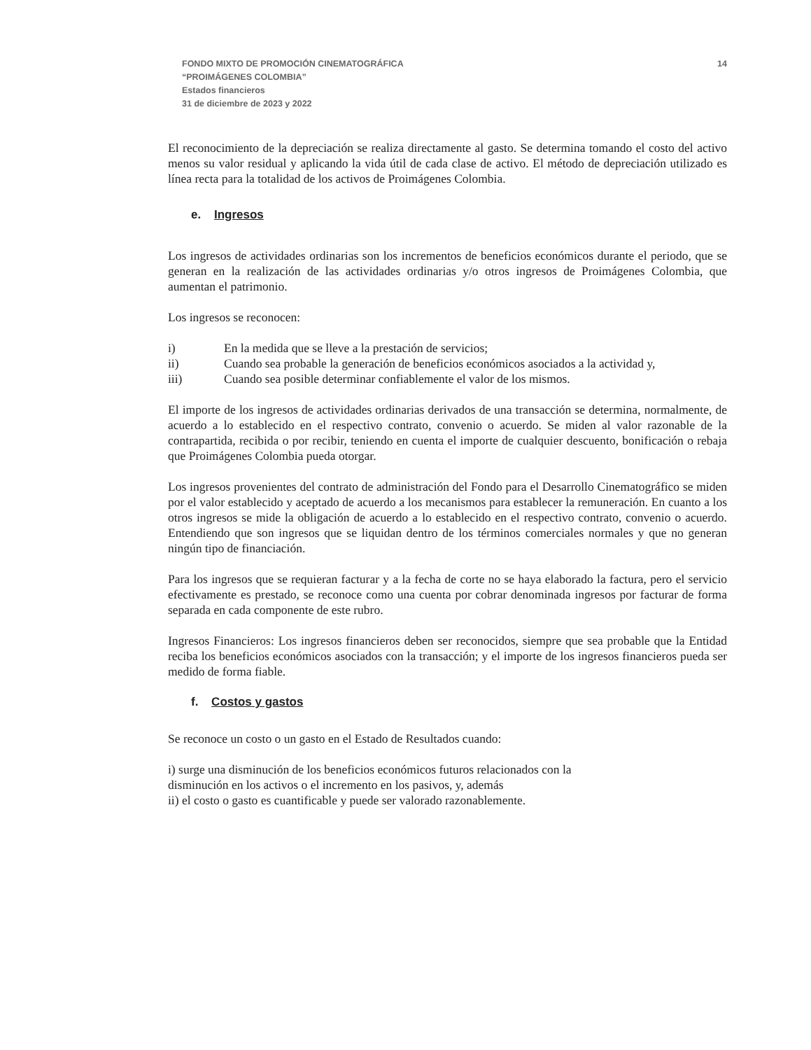FONDO MIXTO DE PROMOCIÓN CINEMATOGRÁFICA
“PROIMÁGENES COLOMBIA”
Estados financieros
31 de diciembre de 2023 y 2022
14
El reconocimiento de la depreciación se realiza directamente al gasto. Se determina tomando el costo del activo menos su valor residual y aplicando la vida útil de cada clase de activo. El método de depreciación utilizado es línea recta para la totalidad de los activos de Proimágenes Colombia.
e. Ingresos
Los ingresos de actividades ordinarias son los incrementos de beneficios económicos durante el periodo, que se generan en la realización de las actividades ordinarias y/o otros ingresos de Proimágenes Colombia, que aumentan el patrimonio.
Los ingresos se reconocen:
i) En la medida que se lleve a la prestación de servicios;
ii) Cuando sea probable la generación de beneficios económicos asociados a la actividad y,
iii) Cuando sea posible determinar confiablemente el valor de los mismos.
El importe de los ingresos de actividades ordinarias derivados de una transacción se determina, normalmente, de acuerdo a lo establecido en el respectivo contrato, convenio o acuerdo. Se miden al valor razonable de la contrapartida, recibida o por recibir, teniendo en cuenta el importe de cualquier descuento, bonificación o rebaja que Proimágenes Colombia pueda otorgar.
Los ingresos provenientes del contrato de administración del Fondo para el Desarrollo Cinematográfico se miden por el valor establecido y aceptado de acuerdo a los mecanismos para establecer la remuneración. En cuanto a los otros ingresos se mide la obligación de acuerdo a lo establecido en el respectivo contrato, convenio o acuerdo. Entendiendo que son ingresos que se liquidan dentro de los términos comerciales normales y que no generan ningún tipo de financiación.
Para los ingresos que se requieran facturar y a la fecha de corte no se haya elaborado la factura, pero el servicio efectivamente es prestado, se reconoce como una cuenta por cobrar denominada ingresos por facturar de forma separada en cada componente de este rubro.
Ingresos Financieros: Los ingresos financieros deben ser reconocidos, siempre que sea probable que la Entidad reciba los beneficios económicos asociados con la transacción; y el importe de los ingresos financieros pueda ser medido de forma fiable.
f. Costos y gastos
Se reconoce un costo o un gasto en el Estado de Resultados cuando:
i) surge una disminución de los beneficios económicos futuros relacionados con la
disminución en los activos o el incremento en los pasivos, y, además
ii) el costo o gasto es cuantificable y puede ser valorado razonablemente.